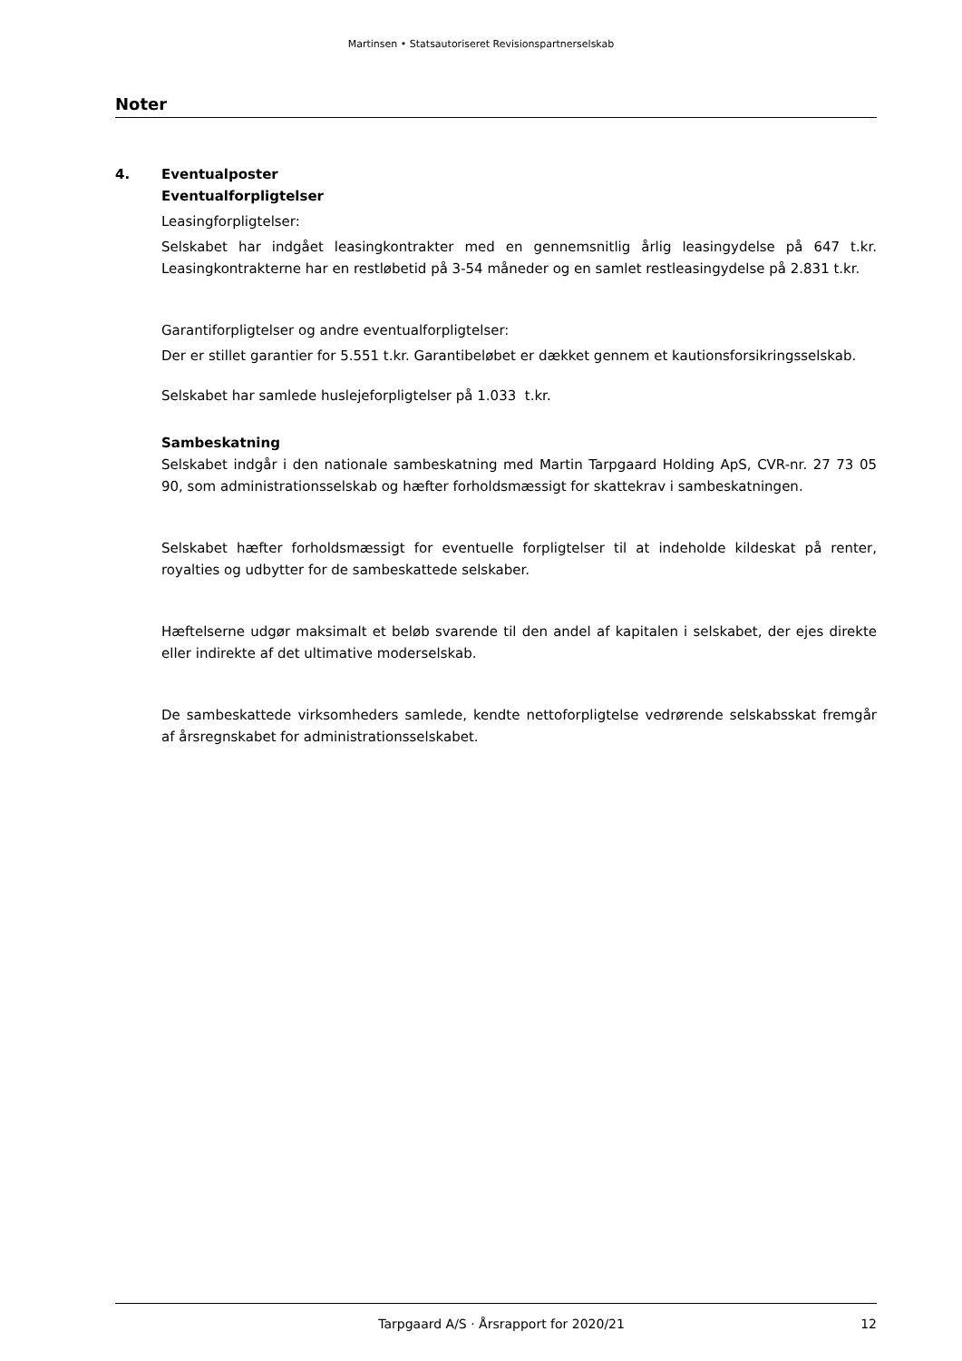Martinsen • Statsautoriseret Revisionspartnerselskab
Noter
4. Eventualposter
Eventualforpligtelser
Leasingforpligtelser:
Selskabet har indgået leasingkontrakter med en gennemsnitlig årlig leasingydelse på 647 t.kr. Leasingkontrakterne har en restløbetid på 3-54 måneder og en samlet restleasingydelse på 2.831 t.kr.
Garantiforpligtelser og andre eventualforpligtelser:
Der er stillet garantier for 5.551 t.kr. Garantibeløbet er dækket gennem et kautionsforsikringsselskab.
Selskabet har samlede huslejeforpligtelser på 1.033 t.kr.
Sambeskatning
Selskabet indgår i den nationale sambeskatning med Martin Tarpgaard Holding ApS, CVR-nr. 27 73 05 90, som administrationsselskab og hæfter forholdsmæssigt for skattekrav i sambeskatningen.
Selskabet hæfter forholdsmæssigt for eventuelle forpligtelser til at indeholde kildeskat på renter, royalties og udbytter for de sambeskattede selskaber.
Hæftelserne udgør maksimalt et beløb svarende til den andel af kapitalen i selskabet, der ejes direkte eller indirekte af det ultimative moderselskab.
De sambeskattede virksomheders samlede, kendte nettoforpligtelse vedrørende selskabsskat fremgår af årsregnskabet for administrationsselskabet.
Tarpgaard A/S · Årsrapport for 2020/21
12